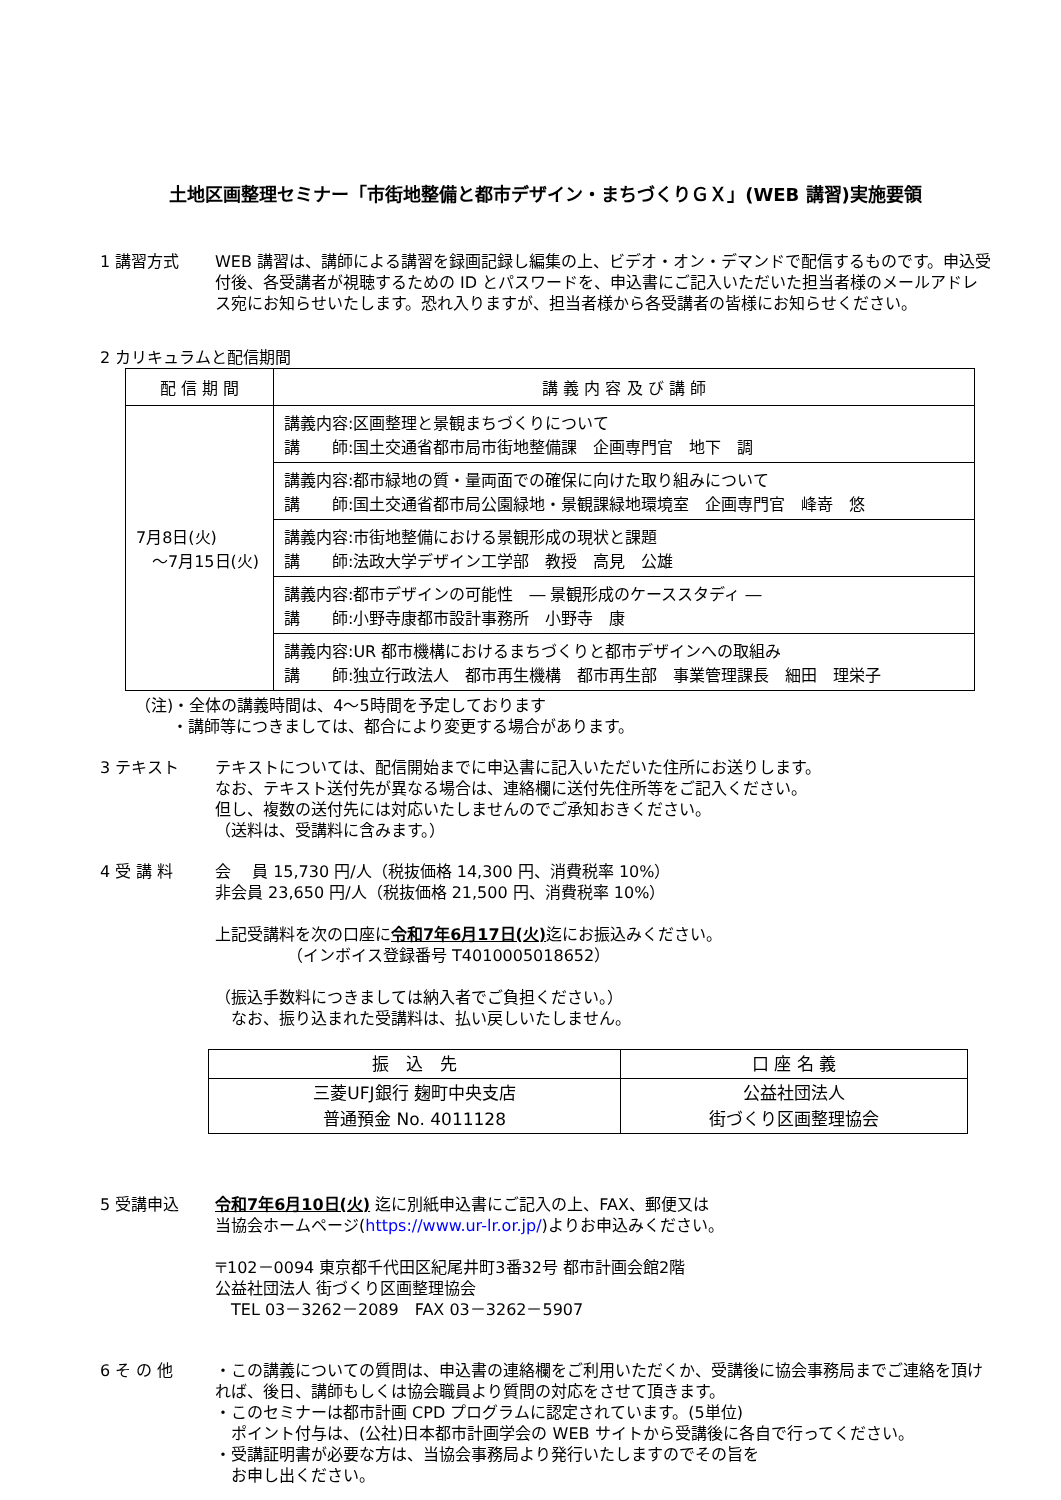土地区画整理セミナー「市街地整備と都市デザイン・まちづくりＧＸ」(WEB 講習)実施要領
1 講習方式 WEB 講習は、講師による講習を録画記録し編集の上、ビデオ・オン・デマンドで配信するものです。申込受付後、各受講者が視聴するための ID とパスワードを、申込書にご記入いただいた担当者様のメールアドレス宛にお知らせいたします。恐れ入りますが、担当者様から各受講者の皆様にお知らせください。
2 カリキュラムと配信期間
| 配 信 期 間 | 講 義 内 容 及 び 講 師 |
| --- | --- |
| 7月8日(火) ～7月15日(火) | 講義内容:区画整理と景観まちづくりについて 講 師:国土交通省都市局市街地整備課 企画専門官 地下 調 |
| | 講義内容:都市緑地の質・量両面での確保に向けた取り組みについて 講 師:国土交通省都市局公園緑地・景観課緑地環境室 企画専門官 峰嵜 悠 |
| | 講義内容:市街地整備における景観形成の現状と課題 講 師:法政大学デザイン工学部 教授 高見 公雄 |
| | 講義内容:都市デザインの可能性 ― 景観形成のケーススタディ ― 講 師:小野寺康都市設計事務所 小野寺 康 |
| | 講義内容:UR 都市機構におけるまちづくりと都市デザインへの取組み 講 師:独立行政法人 都市再生機構 都市再生部 事業管理課長 細田 理栄子 |
（注)・全体の講義時間は、4～5時間を予定しております
　　 ・講師等につきましては、都合により変更する場合があります。
3 テキスト テキストについては、配信開始までに申込書に記入いただいた住所にお送りします。
なお、テキスト送付先が異なる場合は、連絡欄に送付先住所等をご記入ください。
但し、複数の送付先には対応いたしませんのでご承知おきください。
（送料は、受講料に含みます。）
4 受 講 料 会　 員 15,730 円/人（税抜価格 14,300 円、消費税率 10%）
非会員 23,650 円/人（税抜価格 21,500 円、消費税率 10%）
上記受講料を次の口座に令和7年6月17日(火) 迄にお振込みください。
　　　　　（インボイス登録番号 T4010005018652）
（振込手数料につきましては納入者でご負担ください。）
　なお、振り込まれた受講料は、払い戻しいたしません。
| 振 込 先 | 口 座 名 義 |
| --- | --- |
| 三菱UFJ銀行 麹町中央支店 普通預金 No. 4011128 | 公益社団法人 街づくり区画整理協会 |
5 受講申込 令和7年6月10日(火) 迄に別紙申込書にご記入の上、FAX、郵便又は
当協会ホームページ(https://www.ur-lr.or.jp/)よりお申込みください。
〒102－0094 東京都千代田区紀尾井町3番32号 都市計画会館2階
公益社団法人 街づくり区画整理協会
　TEL 03－3262－2089　FAX 03－3262－5907
6 そ の 他 ・この講義についての質問は、申込書の連絡欄をご利用いただくか、受講後に協会事務局までご連絡を頂ければ、後日、講師もしくは協会職員より質問の対応をさせて頂きます。
・このセミナーは都市計画 CPD プログラムに認定されています。(5単位)
　ポイント付与は、(公社)日本都市計画学会の WEB サイトから受講後に各自で行ってください。
・受講証明書が必要な方は、当協会事務局より発行いたしますのでその旨を
　お申し出ください。